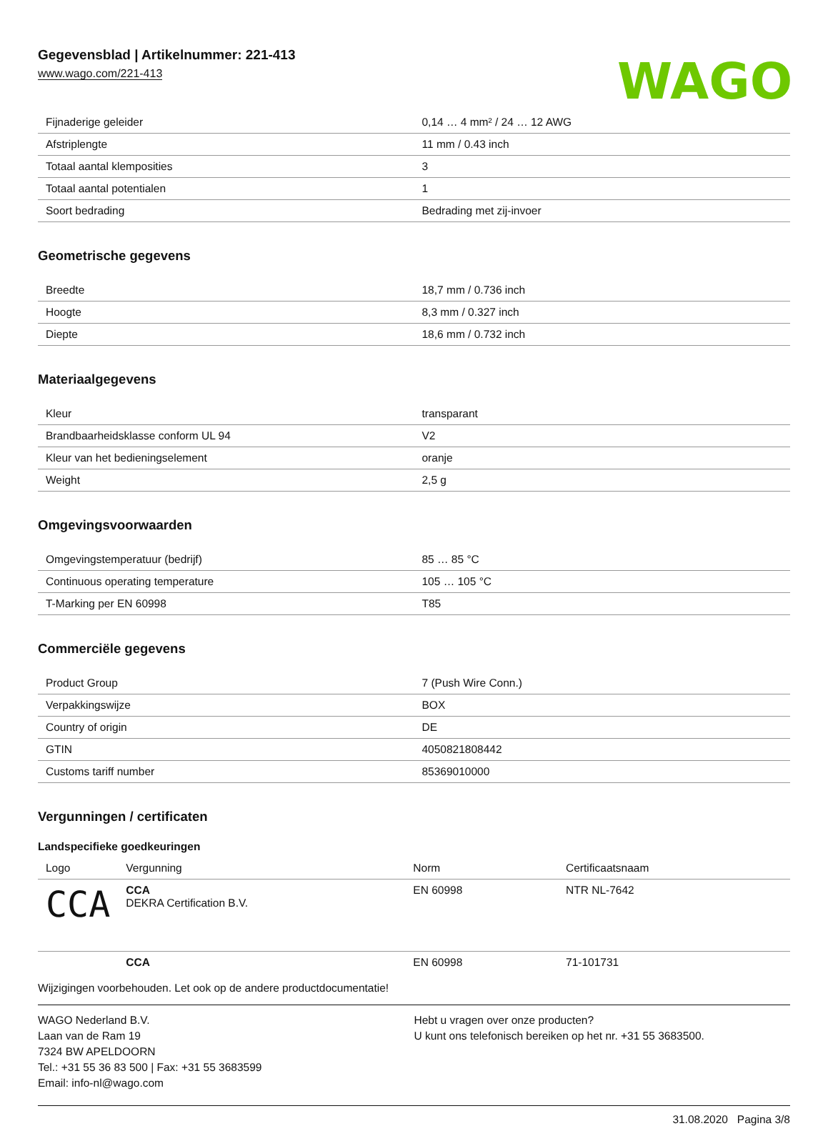Gegevensblad | Artikelnummer: 221-413
www.wago.com/221-413
WAGO
| Fijnaderige geleider | 0,14 … 4 mm² / 24 … 12 AWG |
| Afstriplengte | 11 mm / 0.43 inch |
| Totaal aantal klemposities | 3 |
| Totaal aantal potentialen | 1 |
| Soort bedrading | Bedrading met zij-invoer |
Geometrische gegevens
| Breedte | 18,7 mm / 0.736 inch |
| Hoogte | 8,3 mm / 0.327 inch |
| Diepte | 18,6 mm / 0.732 inch |
Materiaalgegevens
| Kleur | transparant |
| Brandbaarheidsklasse conform UL 94 | V2 |
| Kleur van het bedieningselement | oranje |
| Weight | 2,5 g |
Omgevingsvoorwaarden
| Omgevingstemperatuur (bedrijf) | 85 … 85 °C |
| Continuous operating temperature | 105 … 105 °C |
| T-Marking per EN 60998 | T85 |
Commerciële gegevens
| Product Group | 7 (Push Wire Conn.) |
| Verpakkingswijze | BOX |
| Country of origin | DE |
| GTIN | 4050821808442 |
| Customs tariff number | 85369010000 |
Vergunningen / certificaten
Landspecifieke goedkeuringen
| Logo | Vergunning | Norm | Certificaatsnaam |
| --- | --- | --- | --- |
| CCA | CCA DEKRA Certification B.V. | EN 60998 | NTR NL-7642 |
| | CCA | EN 60998 | 71-101731 |
Wijzigingen voorbehouden. Let ook op de andere productdocumentatie!
WAGO Nederland B.V.
Laan van de Ram 19
7324 BW APELDOORN
Tel.: +31 55 36 83 500 | Fax: +31 55 3683599
Email: info-nl@wago.com
Hebt u vragen over onze producten?
U kunt ons telefonisch bereiken op het nr. +31 55 3683500.
31.08.2020 Pagina 3/8